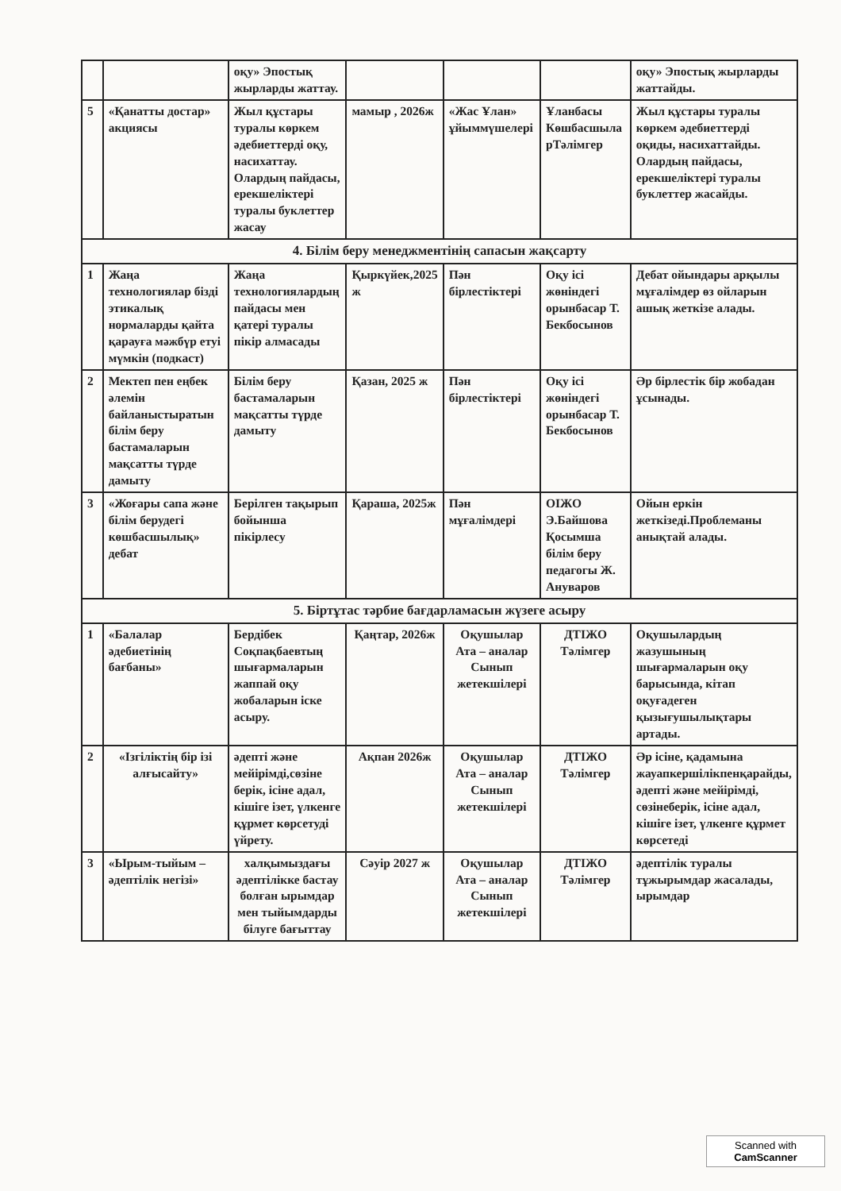| | | оқу» Эпостық жырларды жаттау. | | | | оқу» Эпостық жырларды жаттайды. |
| 5 | «Қанатты достар» акциясы | Жыл құстары туралы көркем әдебиеттерді оқу, насихаттау. Олардың пайдасы, ерекшеліктері туралы буклеттер жасау | мамыр , 2026ж | «Жас Ұлан» ұйыммүшелері | Ұланбасы Көшбасшыла рТәлімгер | Жыл құстары туралы көркем әдебиеттерді оқиды, насихаттайды. Олардың пайдасы, ерекшеліктері туралы буклеттер жасайды. |
| 4. Білім беру менеджментінің сапасын жақсарту | | | | | | |
| 1 | Жаңа технологиялар бізді этикалық нормаларды қайта қарауға мәжбүр етуі мүмкін (подкаст) | Жаңа технологиялардың пайдасы мен қатері туралы пікір алмасады | Қыркүйек,2025 ж | Пән бірлестіктері | Оқу ісі жөніндегі орынбасар Т. Бекбосынов | Дебат ойындары арқылы мұғалімдер өз ойларын ашық жеткізе алады. |
| 2 | Мектеп пен еңбек әлемін байланыстыратын білім беру бастамаларын мақсатты түрде дамыту | Білім беру бастамаларын мақсатты түрде дамыту | Қазан, 2025 ж | Пән бірлестіктері | Оқу ісі жөніндегі орынбасар Т. Бекбосынов | Әр бірлестік бір жобадан ұсынады. |
| 3 | «Жоғары сапа және білім берудегі көшбасшылық» дебат | Берілген тақырып бойынша пікірлесу | Қараша, 2025ж | Пән мұғалімдері | ОІЖО Э.Байшова Қосымша білім беру педагогы Ж. Ануваров | Ойын еркін жеткізеді.Проблеманы анықтай алады. |
| 5. Біртұтас тәрбие бағдарламасын жүзеге асыру | | | | | | |
| 1 | «Балалар әдебиетінің бағбаны» | Бердібек Соқпақбаевтың шығармаларын жаппай оқу жобаларын іске асыру. | Қаңтар, 2026ж | Оқушылар Ата – аналар Сынып жетекшілері | ДТІЖО Тәлімгер | Оқушылардың жазушының шығармаларын оқу барысында, кітап оқуғадеген қызығушылықтары артады. |
| 2 | «Ізгіліктің бір ізі алғысайту» | әдепті және мейірімді,сөзіне берік, ісіне адал, кішіге ізет, үлкенге құрмет көрсетуді үйрету. | Ақпан 2026ж | Оқушылар Ата – аналар Сынып жетекшілері | ДТІЖО Тәлімгер | Әр ісіне, қадамына жауапкершілікпенқарайды, әдепті және мейірімді, сөзінеберік, ісіне адал, кішіге ізет, үлкенге құрмет көрсетеді |
| 3 | «Ырым-тыйым – әдептілік негізі» | халқымыздағы әдептілікке бастау болған ырымдар мен тыйымдарды білуге бағыттау | Сәуір 2027 ж | Оқушылар Ата – аналар Сынып жетекшілері | ДТІЖО Тәлімгер | әдептілік туралы тұжырымдар жасалады, ырымдар |
Scanned with
CamScanner